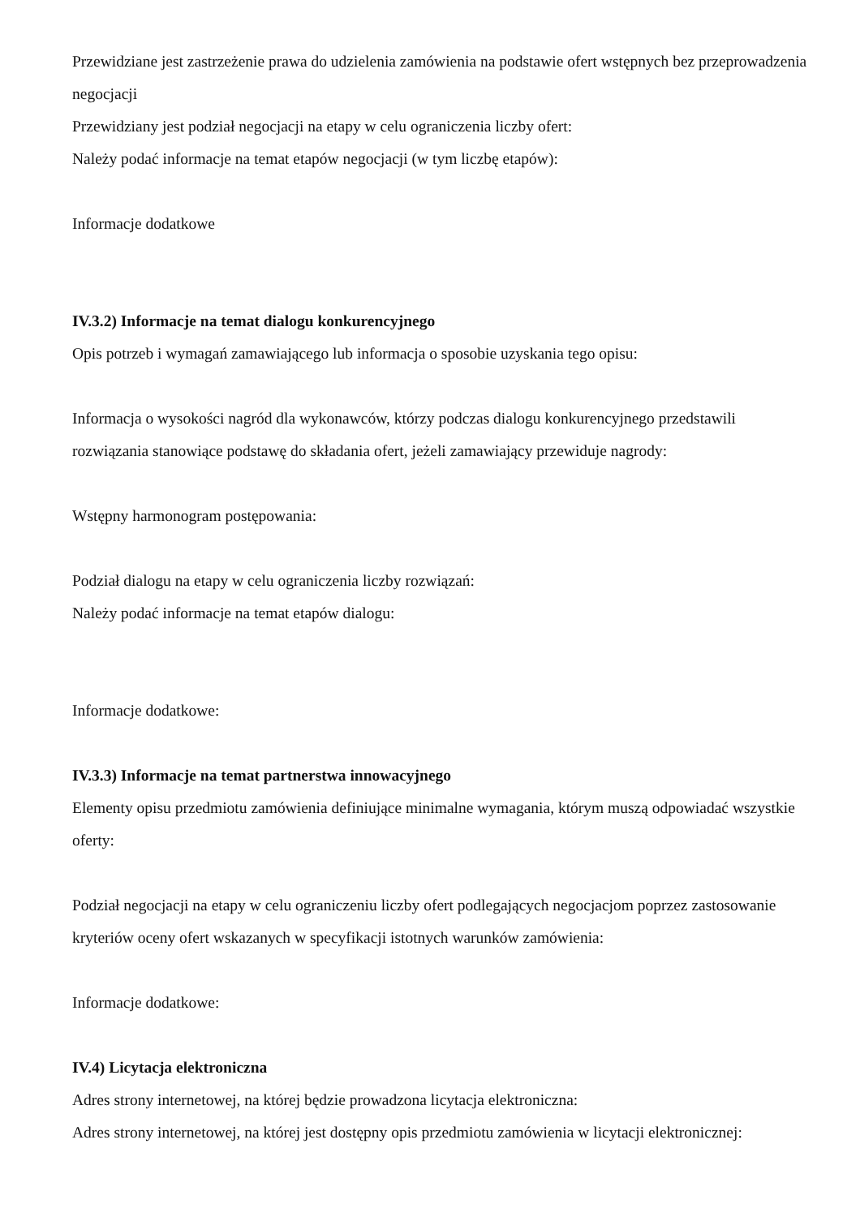Przewidziane jest zastrzeżenie prawa do udzielenia zamówienia na podstawie ofert wstępnych bez przeprowadzenia negocjacji
Przewidziany jest podział negocjacji na etapy w celu ograniczenia liczby ofert:
Należy podać informacje na temat etapów negocjacji (w tym liczbę etapów):
Informacje dodatkowe
IV.3.2) Informacje na temat dialogu konkurencyjnego
Opis potrzeb i wymagań zamawiającego lub informacja o sposobie uzyskania tego opisu:
Informacja o wysokości nagród dla wykonawców, którzy podczas dialogu konkurencyjnego przedstawili rozwiązania stanowiące podstawę do składania ofert, jeżeli zamawiający przewiduje nagrody:
Wstępny harmonogram postępowania:
Podział dialogu na etapy w celu ograniczenia liczby rozwiązań:
Należy podać informacje na temat etapów dialogu:
Informacje dodatkowe:
IV.3.3) Informacje na temat partnerstwa innowacyjnego
Elementy opisu przedmiotu zamówienia definiujące minimalne wymagania, którym muszą odpowiadać wszystkie oferty:
Podział negocjacji na etapy w celu ograniczeniu liczby ofert podlegających negocjacjom poprzez zastosowanie kryteriów oceny ofert wskazanych w specyfikacji istotnych warunków zamówienia:
Informacje dodatkowe:
IV.4) Licytacja elektroniczna
Adres strony internetowej, na której będzie prowadzona licytacja elektroniczna:
Adres strony internetowej, na której jest dostępny opis przedmiotu zamówienia w licytacji elektronicznej: